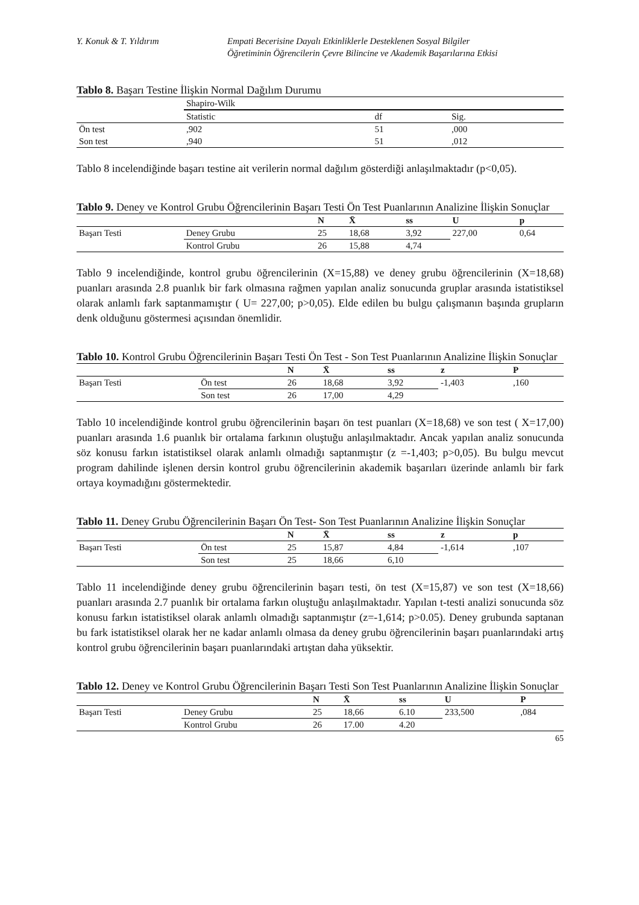Y. Konuk & T. Yıldırım Empati Becerisine Dayalı Etkinliklerle Desteklenen Sosyal Bilgiler
Öğretiminin Öğrencilerin Çevre Bilincine ve Akademik Başarılarına Etkisi
Tablo 8. Başarı Testine İlişkin Normal Dağılım Durumu
| | Shapiro-Wilk | | |
| --- | --- | --- | --- |
| | Statistic | df | Sig. |
| Ön test | ,902 | 51 | ,000 |
| Son test | ,940 | 51 | ,012 |
Tablo 8 incelendiğinde başarı testine ait verilerin normal dağılım gösterdiği anlaşılmaktadır (p<0,05).
Tablo 9. Deney ve Kontrol Grubu Öğrencilerinin Başarı Testi Ön Test Puanlarının Analizine İlişkin Sonuçlar
| | | N | X̄ | ss | U | p |
| --- | --- | --- | --- | --- | --- | --- |
| Başarı Testi | Deney Grubu | 25 | 18,68 | 3,92 | 227,00 | 0,64 |
| | Kontrol Grubu | 26 | 15,88 | 4,74 | | |
Tablo 9 incelendiğinde, kontrol grubu öğrencilerinin (X=15,88) ve deney grubu öğrencilerinin (X=18,68) puanları arasında 2.8 puanlık bir fark olmasına rağmen yapılan analiz sonucunda gruplar arasında istatistiksel olarak anlamlı fark saptanmamıştır ( U= 227,00; p>0,05). Elde edilen bu bulgu çalışmanın başında grupların denk olduğunu göstermesi açısından önemlidir.
Tablo 10. Kontrol Grubu Öğrencilerinin Başarı Testi Ön Test - Son Test Puanlarının Analizine İlişkin Sonuçlar
| | | N | X̄ | ss | z | P |
| --- | --- | --- | --- | --- | --- | --- |
| Başarı Testi | Ön test | 26 | 18,68 | 3,92 | -1,403 | ,160 |
| | Son test | 26 | 17,00 | 4,29 | | |
Tablo 10 incelendiğinde kontrol grubu öğrencilerinin başarı ön test puanları (X=18,68) ve son test ( X=17,00) puanları arasında 1.6 puanlık bir ortalama farkının oluştuğu anlaşılmaktadır. Ancak yapılan analiz sonucunda söz konusu farkın istatistiksel olarak anlamlı olmadığı saptanmıştır (z =-1,403; p>0,05). Bu bulgu mevcut program dahilinde işlenen dersin kontrol grubu öğrencilerinin akademik başarıları üzerinde anlamlı bir fark ortaya koymadığını göstermektedir.
Tablo 11. Deney Grubu Öğrencilerinin Başarı Ön Test- Son Test Puanlarının Analizine İlişkin Sonuçlar
| | | N | X̄ | ss | z | p |
| --- | --- | --- | --- | --- | --- | --- |
| Başarı Testi | Ön test | 25 | 15,87 | 4,84 | -1,614 | ,107 |
| | Son test | 25 | 18,66 | 6,10 | | |
Tablo 11 incelendiğinde deney grubu öğrencilerinin başarı testi, ön test (X=15,87) ve son test (X=18,66) puanları arasında 2.7 puanlık bir ortalama farkın oluştuğu anlaşılmaktadır. Yapılan t-testi analizi sonucunda söz konusu farkın istatistiksel olarak anlamlı olmadığı saptanmıştır (z=-1,614; p>0.05). Deney grubunda saptanan bu fark istatistiksel olarak her ne kadar anlamlı olmasa da deney grubu öğrencilerinin başarı puanlarındaki artış kontrol grubu öğrencilerinin başarı puanlarındaki artıştan daha yüksektir.
Tablo 12. Deney ve Kontrol Grubu Öğrencilerinin Başarı Testi Son Test Puanlarının Analizine İlişkin Sonuçlar
| | | N | X̄ | ss | U | P |
| --- | --- | --- | --- | --- | --- | --- |
| Başarı Testi | Deney Grubu | 25 | 18,66 | 6.10 | 233,500 | ,084 |
| | Kontrol Grubu | 26 | 17.00 | 4.20 | | |
65